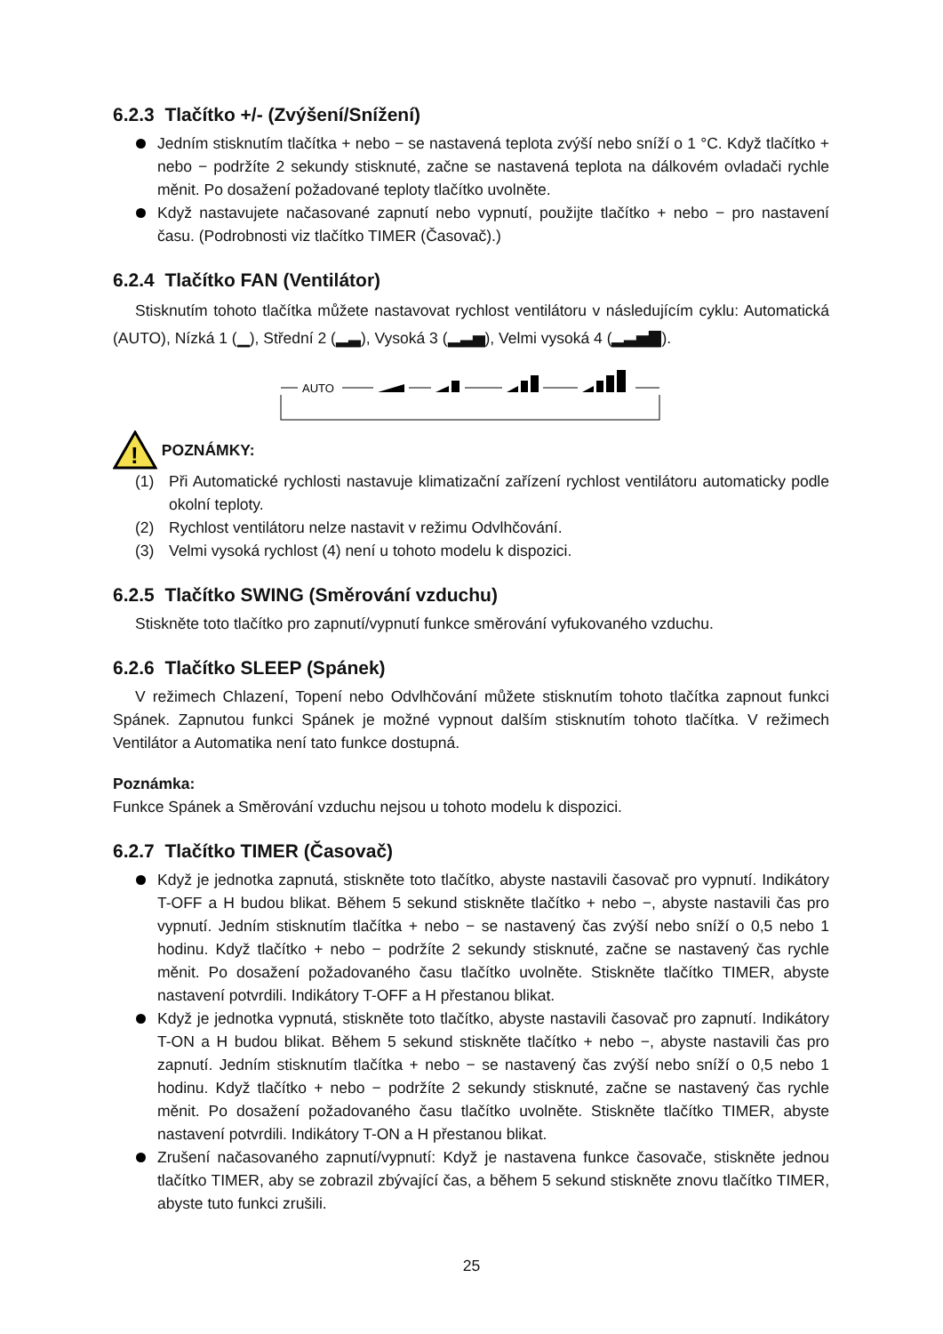6.2.3 Tlačítko +/- (Zvýšení/Snížení)
Jedním stisknutím tlačítka + nebo − se nastavená teplota zvýší nebo sníží o 1 °C. Když tlačítko + nebo − podržíte 2 sekundy stisknuté, začne se nastavená teplota na dálkovém ovladači rychle měnit. Po dosažení požadované teploty tlačítko uvolněte.
Když nastavujete načasované zapnutí nebo vypnutí, použijte tlačítko + nebo − pro nastavení času. (Podrobnosti viz tlačítko TIMER (Časovač).)
6.2.4 Tlačítko FAN (Ventilátor)
Stisknutím tohoto tlačítka můžete nastavovat rychlost ventilátoru v následujícím cyklu: Automatická (AUTO), Nízká 1 (▁), Střední 2 (▂▃), Vysoká 3 (▂▃▅), Velmi vysoká 4 (▂▃▅▇).
AUTO
!
POZNÁMKY:
(1) Při Automatické rychlosti nastavuje klimatizační zařízení rychlost ventilátoru automaticky podle okolní teploty.
(2) Rychlost ventilátoru nelze nastavit v režimu Odvlhčování.
(3) Velmi vysoká rychlost (4) není u tohoto modelu k dispozici.
6.2.5 Tlačítko SWING (Směrování vzduchu)
Stiskněte toto tlačítko pro zapnutí/vypnutí funkce směrování vyfukovaného vzduchu.
6.2.6 Tlačítko SLEEP (Spánek)
V režimech Chlazení, Topení nebo Odvlhčování můžete stisknutím tohoto tlačítka zapnout funkci Spánek. Zapnutou funkci Spánek je možné vypnout dalším stisknutím tohoto tlačítka. V režimech Ventilátor a Automatika není tato funkce dostupná.
Poznámka:
Funkce Spánek a Směrování vzduchu nejsou u tohoto modelu k dispozici.
6.2.7 Tlačítko TIMER (Časovač)
Když je jednotka zapnutá, stiskněte toto tlačítko, abyste nastavili časovač pro vypnutí. Indikátory T-OFF a H budou blikat. Během 5 sekund stiskněte tlačítko + nebo −, abyste nastavili čas pro vypnutí. Jedním stisknutím tlačítka + nebo − se nastavený čas zvýší nebo sníží o 0,5 nebo 1 hodinu. Když tlačítko + nebo − podržíte 2 sekundy stisknuté, začne se nastavený čas rychle měnit. Po dosažení požadovaného času tlačítko uvolněte. Stiskněte tlačítko TIMER, abyste nastavení potvrdili. Indikátory T-OFF a H přestanou blikat.
Když je jednotka vypnutá, stiskněte toto tlačítko, abyste nastavili časovač pro zapnutí. Indikátory T-ON a H budou blikat. Během 5 sekund stiskněte tlačítko + nebo −, abyste nastavili čas pro zapnutí. Jedním stisknutím tlačítka + nebo − se nastavený čas zvýší nebo sníží o 0,5 nebo 1 hodinu. Když tlačítko + nebo − podržíte 2 sekundy stisknuté, začne se nastavený čas rychle měnit. Po dosažení požadovaného času tlačítko uvolněte. Stiskněte tlačítko TIMER, abyste nastavení potvrdili. Indikátory T-ON a H přestanou blikat.
Zrušení načasovaného zapnutí/vypnutí: Když je nastavena funkce časovače, stiskněte jednou tlačítko TIMER, aby se zobrazil zbývající čas, a během 5 sekund stiskněte znovu tlačítko TIMER, abyste tuto funkci zrušili.
25